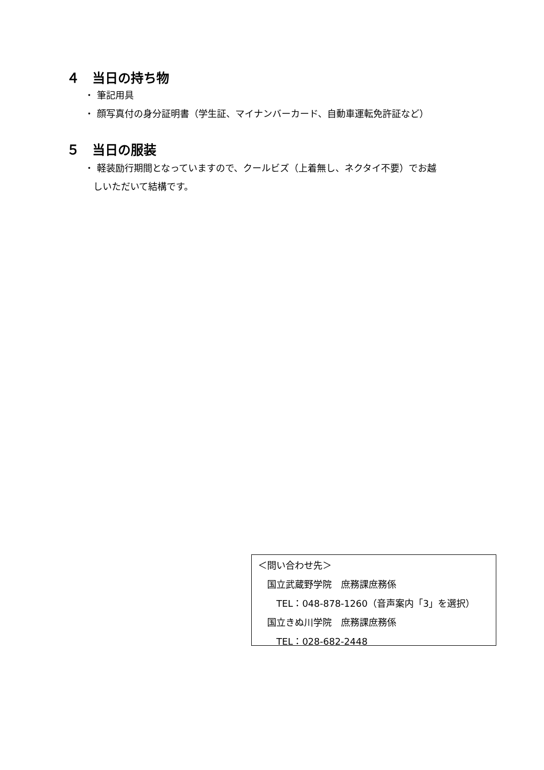４　当日の持ち物
・ 筆記用具
・ 顔写真付の身分証明書（学生証、マイナンバーカード、自動車運転免許証など）
５　当日の服装
・ 軽装励行期間となっていますので、クールビズ（上着無し、ネクタイ不要）でお越
しいただいて結構です。
＜問い合わせ先＞
　国立武蔵野学院　庶務課庶務係
　　TEL：048-878-1260（音声案内「3」を選択）
　国立きぬ川学院　庶務課庶務係
　　TEL：028-682-2448